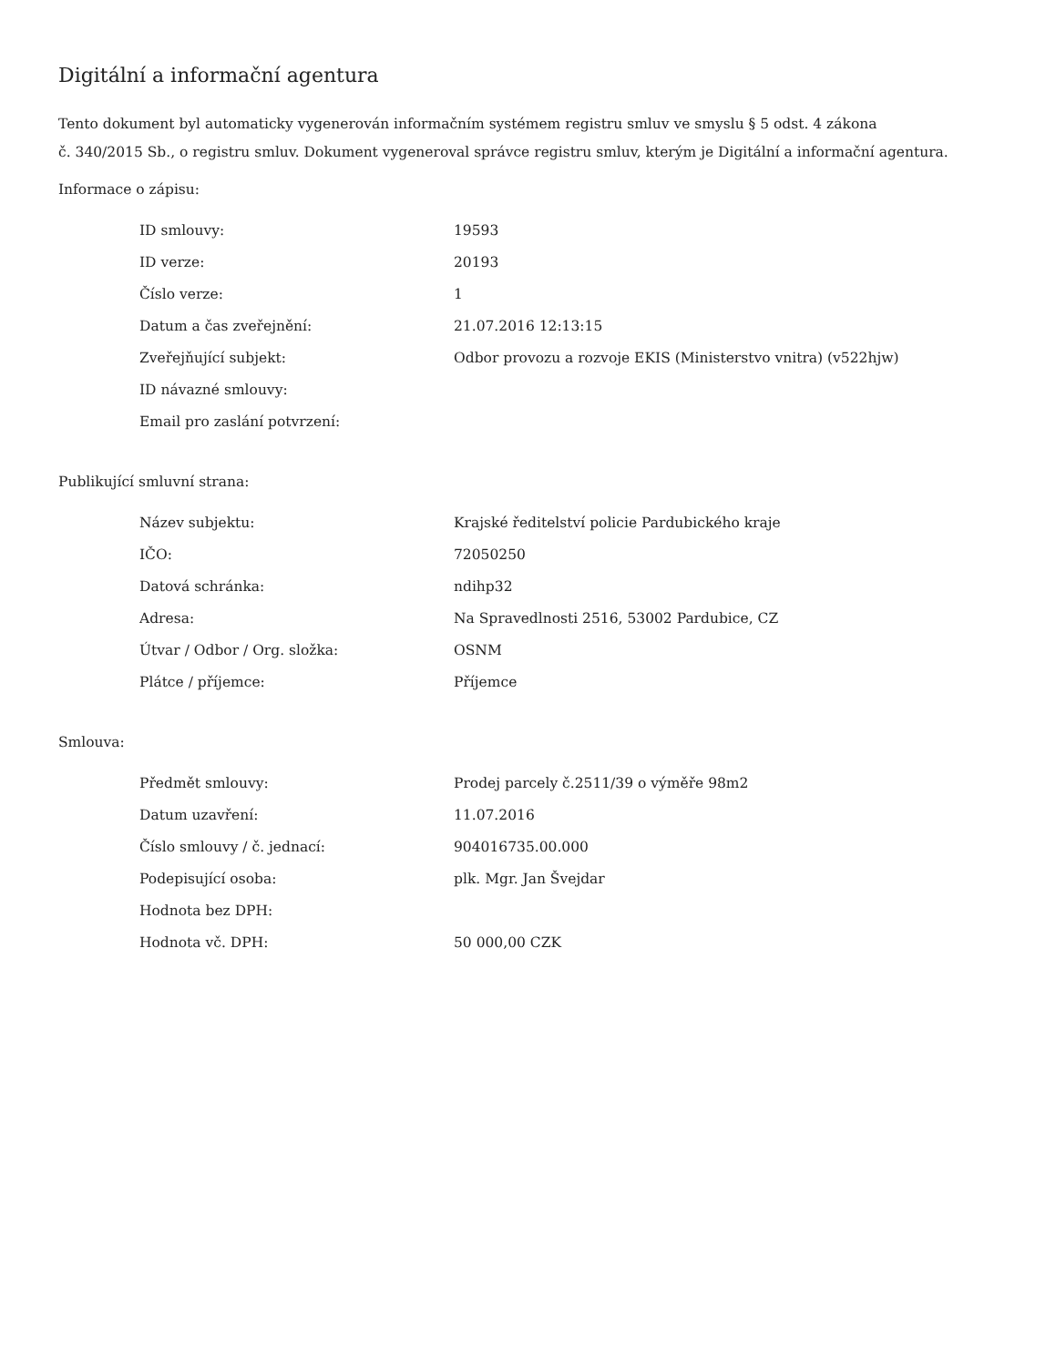Digitální a informační agentura
Tento dokument byl automaticky vygenerován informačním systémem registru smluv ve smyslu § 5 odst. 4 zákona
č. 340/2015 Sb., o registru smluv. Dokument vygeneroval správce registru smluv, kterým je Digitální a informační agentura.
Informace o zápisu:
| ID smlouvy: | 19593 |
| ID verze: | 20193 |
| Číslo verze: | 1 |
| Datum a čas zveřejnění: | 21.07.2016 12:13:15 |
| Zveřejňující subjekt: | Odbor provozu a rozvoje EKIS (Ministerstvo vnitra) (v522hjw) |
| ID návazné smlouvy: | |
| Email pro zaslání potvrzení: | |
Publikující smluvní strana:
| Název subjektu: | Krajské ředitelství policie Pardubického kraje |
| IČO: | 72050250 |
| Datová schránka: | ndihp32 |
| Adresa: | Na Spravedlnosti 2516, 53002 Pardubice, CZ |
| Útvar / Odbor / Org. složka: | OSNM |
| Plátce / příjemce: | Příjemce |
Smlouva:
| Předmět smlouvy: | Prodej parcely č.2511/39 o výměře 98m2 |
| Datum uzavření: | 11.07.2016 |
| Číslo smlouvy / č. jednací: | 904016735.00.000 |
| Podepisující osoba: | plk. Mgr. Jan Švejdar |
| Hodnota bez DPH: | |
| Hodnota vč. DPH: | 50 000,00 CZK |